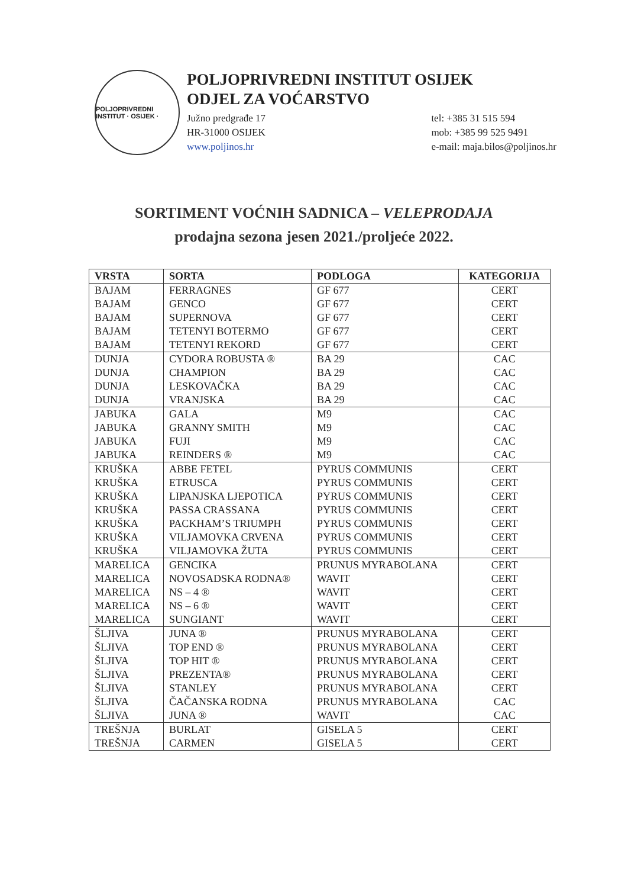POLJOPRIVREDNI INSTITUT · OSIJEK ·
POLJOPRIVREDNI INSTITUT OSIJEK
ODJEL ZA VOĆARSTVO
Južno predgrađe 17
HR-31000 OSIJEK
www.poljinos.hr
tel: +385 31 515 594
mob: +385 99 525 9491
e-mail: maja.bilos@poljinos.hr
SORTIMENT VOĆNIH SADNICA – VELEPRODAJA
prodajna sezona jesen 2021./proljeće 2022.
| VRSTA | SORTA | PODLOGA | KATEGORIJA |
| --- | --- | --- | --- |
| BAJAM | FERRAGNES | GF 677 | CERT |
| BAJAM | GENCO | GF 677 | CERT |
| BAJAM | SUPERNOVA | GF 677 | CERT |
| BAJAM | TETENYI BOTERMO | GF 677 | CERT |
| BAJAM | TETENYI REKORD | GF 677 | CERT |
| DUNJA | CYDORA ROBUSTA ® | BA 29 | CAC |
| DUNJA | CHAMPION | BA 29 | CAC |
| DUNJA | LESKOVAČKA | BA 29 | CAC |
| DUNJA | VRANJSKA | BA 29 | CAC |
| JABUKA | GALA | M9 | CAC |
| JABUKA | GRANNY SMITH | M9 | CAC |
| JABUKA | FUJI | M9 | CAC |
| JABUKA | REINDERS ® | M9 | CAC |
| KRUŠKA | ABBE FETEL | PYRUS COMMUNIS | CERT |
| KRUŠKA | ETRUSCA | PYRUS COMMUNIS | CERT |
| KRUŠKA | LIPANJSKA LJEPOTICA | PYRUS COMMUNIS | CERT |
| KRUŠKA | PASSA CRASSANA | PYRUS COMMUNIS | CERT |
| KRUŠKA | PACKHAM’S TRIUMPH | PYRUS COMMUNIS | CERT |
| KRUŠKA | VILJAMOVKA CRVENA | PYRUS COMMUNIS | CERT |
| KRUŠKA | VILJAMOVKA ŽUTA | PYRUS COMMUNIS | CERT |
| MARELICA | GENCIKA | PRUNUS MYRABOLANA | CERT |
| MARELICA | NOVOSADSKA RODNA® | WAVIT | CERT |
| MARELICA | NS – 4 ® | WAVIT | CERT |
| MARELICA | NS – 6 ® | WAVIT | CERT |
| MARELICA | SUNGIANT | WAVIT | CERT |
| ŠLJIVA | JUNA ® | PRUNUS MYRABOLANA | CERT |
| ŠLJIVA | TOP END ® | PRUNUS MYRABOLANA | CERT |
| ŠLJIVA | TOP HIT ® | PRUNUS MYRABOLANA | CERT |
| ŠLJIVA | PREZENTA® | PRUNUS MYRABOLANA | CERT |
| ŠLJIVA | STANLEY | PRUNUS MYRABOLANA | CERT |
| ŠLJIVA | ČAČANSKA RODNA | PRUNUS MYRABOLANA | CAC |
| ŠLJIVA | JUNA ® | WAVIT | CAC |
| TREŠNJA | BURLAT | GISELA 5 | CERT |
| TREŠNJA | CARMEN | GISELA 5 | CERT |